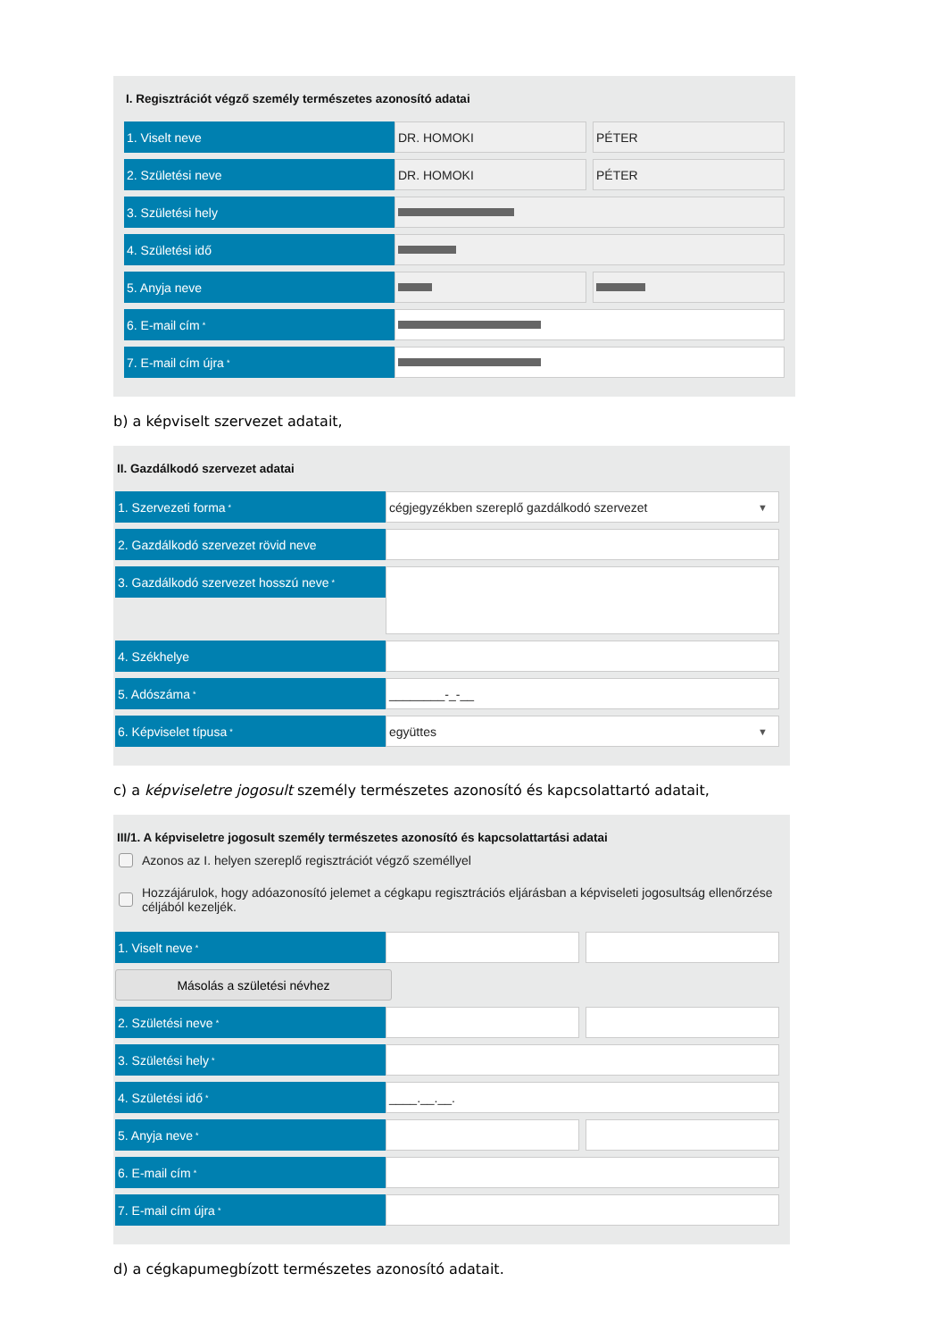I. Regisztrációt végző személy természetes azonosító adatai
1. Viselt neve DR. HOMOKI PÉTER
2. Születési neve DR. HOMOKI PÉTER
3. Születési hely
4. Születési idő
5. Anyja neve
6. E-mail cím<sup>*</sup>
7. E-mail cím újra<sup>*</sup>
b) a képviselt szervezet adatait,
II. Gazdálkodó szervezet adatai
1. Szervezeti forma<sup>*</sup>
cégjegyzékben szereplő gazdálkodó szervezet ▼
2. Gazdálkodó szervezet rövid neve
3. Gazdálkodó szervezet hosszú neve<sup>*</sup>
4. Székhelye
5. Adószáma<sup>*</sup>
________-_-__
6. Képviselet típusa<sup>*</sup>
együttes ▼
c) a képviseletre jogosult személy természetes azonosító és kapcsolattartó adatait,
III/1. A képviseletre jogosult személy természetes azonosító és kapcsolattartási adatai
Azonos az I. helyen szereplő regisztrációt végző személlyel
Hozzájárulok, hogy adóazonosító jelemet a cégkapu regisztrációs eljárásban a képviseleti jogosultság ellenőrzése céljából kezeljék.
1. Viselt neve<sup>*</sup>
Másolás a születési névhez
2. Születési neve<sup>*</sup>
3. Születési hely<sup>*</sup>
4. Születési idő<sup>*</sup>
____.__.__.
5. Anyja neve<sup>*</sup>
6. E-mail cím<sup>*</sup>
7. E-mail cím újra<sup>*</sup>
d) a cégkapumegbízott természetes azonosító adatait.